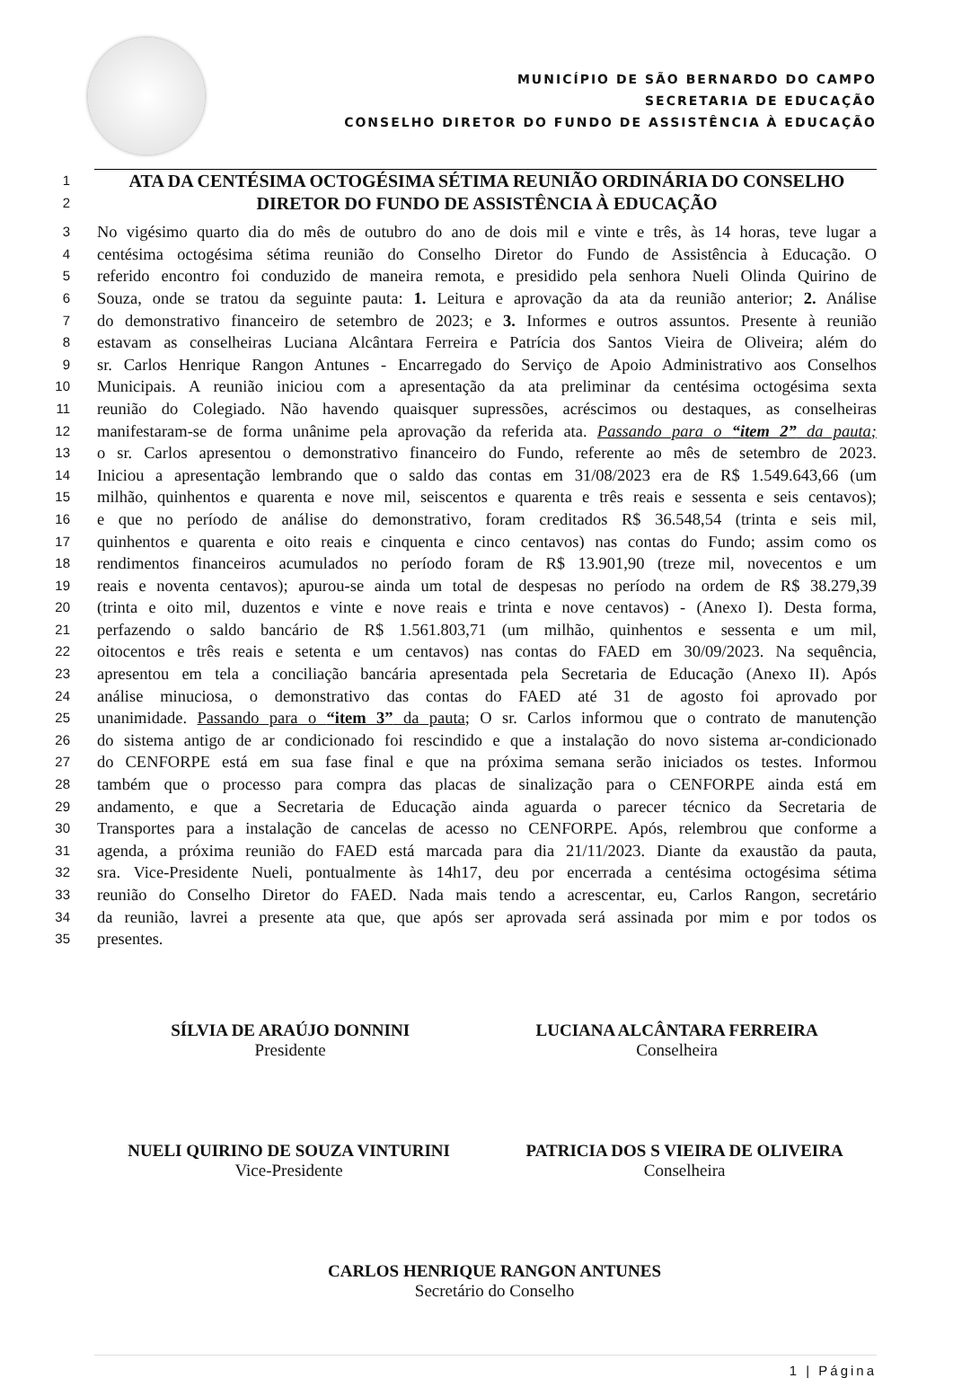MUNICÍPIO DE SÃO BERNARDO DO CAMPO
SECRETARIA DE EDUCAÇÃO
CONSELHO DIRETOR DO FUNDO DE ASSISTÊNCIA À EDUCAÇÃO
1 ATA DA CENTÉSIMA OCTOGÉSIMA SÉTIMA REUNIÃO ORDINÁRIA DO CONSELHO
2 DIRETOR DO FUNDO DE ASSISTÊNCIA À EDUCAÇÃO
3 No vigésimo quarto dia do mês de outubro do ano de dois mil e vinte e três, às 14 horas, teve lugar a
4 centésima octogésima sétima reunião do Conselho Diretor do Fundo de Assistência à Educação. O
5 referido encontro foi conduzido de maneira remota, e presidido pela senhora Nueli Olinda Quirino de
6 Souza, onde se tratou da seguinte pauta: 1. Leitura e aprovação da ata da reunião anterior; 2. Análise
7 do demonstrativo financeiro de setembro de 2023; e 3. Informes e outros assuntos. Presente à reunião
8 estavam as conselheiras Luciana Alcântara Ferreira e Patrícia dos Santos Vieira de Oliveira; além do
9 sr. Carlos Henrique Rangon Antunes - Encarregado do Serviço de Apoio Administrativo aos Conselhos
10 Municipais. A reunião iniciou com a apresentação da ata preliminar da centésima octogésima sexta
11 reunião do Colegiado. Não havendo quaisquer supressões, acréscimos ou destaques, as conselheiras
12 manifestaram-se de forma unânime pela aprovação da referida ata. Passando para o “item 2” da pauta;
13 o sr. Carlos apresentou o demonstrativo financeiro do Fundo, referente ao mês de setembro de 2023.
14 Iniciou a apresentação lembrando que o saldo das contas em 31/08/2023 era de R$ 1.549.643,66 (um
15 milhão, quinhentos e quarenta e nove mil, seiscentos e quarenta e três reais e sessenta e seis centavos);
16 e que no período de análise do demonstrativo, foram creditados R$ 36.548,54 (trinta e seis mil,
17 quinhentos e quarenta e oito reais e cinquenta e cinco centavos) nas contas do Fundo; assim como os
18 rendimentos financeiros acumulados no período foram de R$ 13.901,90 (treze mil, novecentos e um
19 reais e noventa centavos); apurou-se ainda um total de despesas no período na ordem de R$ 38.279,39
20 (trinta e oito mil, duzentos e vinte e nove reais e trinta e nove centavos) - (Anexo I). Desta forma,
21 perfazendo o saldo bancário de R$ 1.561.803,71 (um milhão, quinhentos e sessenta e um mil,
22 oitocentos e três reais e setenta e um centavos) nas contas do FAED em 30/09/2023. Na sequência,
23 apresentou em tela a conciliação bancária apresentada pela Secretaria de Educação (Anexo II). Após
24 análise minuciosa, o demonstrativo das contas do FAED até 31 de agosto foi aprovado por
25 unanimidade. Passando para o “item 3” da pauta; O sr. Carlos informou que o contrato de manutenção
26 do sistema antigo de ar condicionado foi rescindido e que a instalação do novo sistema ar-condicionado
27 do CENFORPE está em sua fase final e que na próxima semana serão iniciados os testes. Informou
28 também que o processo para compra das placas de sinalização para o CENFORPE ainda está em
29 andamento, e que a Secretaria de Educação ainda aguarda o parecer técnico da Secretaria de
30 Transportes para a instalação de cancelas de acesso no CENFORPE. Após, relembrou que conforme a
31 agenda, a próxima reunião do FAED está marcada para dia 21/11/2023. Diante da exaustão da pauta,
32 sra. Vice-Presidente Nueli, pontualmente às 14h17, deu por encerrada a centésima octogésima sétima
33 reunião do Conselho Diretor do FAED. Nada mais tendo a acrescentar, eu, Carlos Rangon, secretário
34 da reunião, lavrei a presente ata que, que após ser aprovada será assinada por mim e por todos os
35 presentes.
SÍLVIA DE ARAÚJO DONNINI
Presidente
LUCIANA ALCÂNTARA FERREIRA
Conselheira
NUELI QUIRINO DE SOUZA VINTURINI
Vice-Presidente
PATRICIA DOS S VIEIRA DE OLIVEIRA
Conselheira
CARLOS HENRIQUE RANGON ANTUNES
Secretário do Conselho
1 | Página